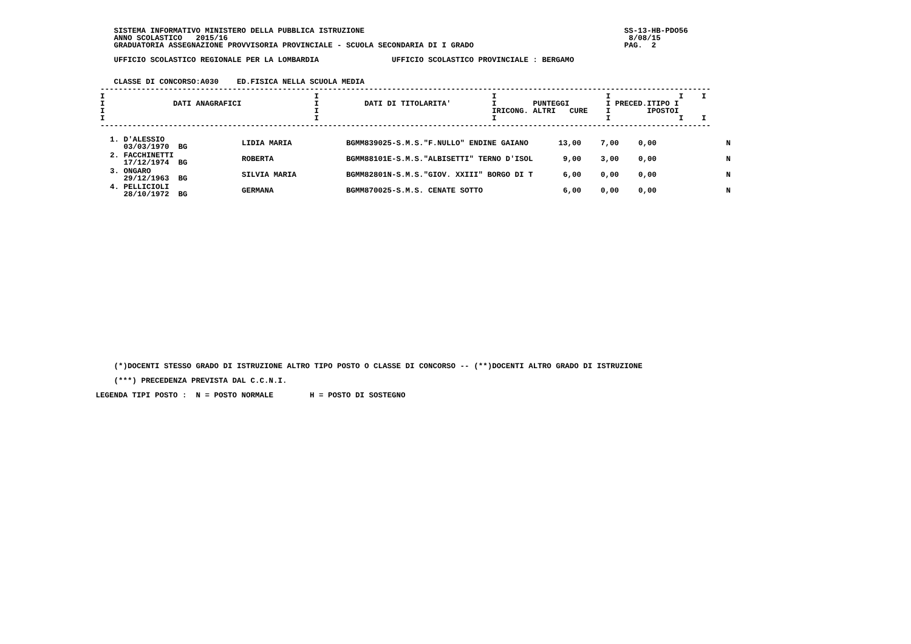SISTEMA INFORMATIVO MINISTERO DELLA PUBBLICA ISTRUZIONE                                                         SS-13-HB-PDO56
   ANNO SCOLASTICO   2015/16                                                                                        8/08/15
   GRADUATORIA ASSEGNAZIONE PROVVISORIA PROVINCIALE - SCUOLA SECONDARIA DI I GRADO                                 PAG.  2

   UFFICIO SCOLASTICO REGIONALE PER LA LOMBARDIA                UFFICIO SCOLASTICO PROVINCIALE : BERGAMO


   CLASSE DI CONCORSO:A030    ED.FISICA NELLA SCUOLA MEDIA
--------------------------------------------------------------------------------------------------------------------------------------
I                                              I                                      I                        I               I    I
I               DATI ANAGRAFICI                I          DATI DI TITOLARITA'         I        PUNTEGGI        I PRECED.ITIPO I
I                                              I                                      IRICONG. ALTRI   CURE    I        IPOSTOI
I                                              I                                      I                        I               I    I
--------------------------------------------------------------------------------------------------------------------------------------
| 1. D'ALESSIO 03/03/1970 BG | LIDIA MARIA | BGMM839025-S.M.S."F.NULLO" ENDINE GAIANO | 13,00 | 7,00 | 0,00 | N |
| 2. FACCHINETTI 17/12/1974 BG | ROBERTA | BGMM88101E-S.M.S."ALBISETTI" TERNO D'ISOL | 9,00 | 3,00 | 0,00 | N |
| 3. ONGARO 29/12/1963 BG | SILVIA MARIA | BGMM82801N-S.M.S."GIOV. XXIII" BORGO DI T | 6,00 | 0,00 | 0,00 | N |
| 4. PELLICIOLI 28/10/1972 BG | GERMANA | BGMM870025-S.M.S. CENATE SOTTO | 6,00 | 0,00 | 0,00 | N |
                         (*)DOCENTI STESSO GRADO DI ISTRUZIONE ALTRO TIPO POSTO O CLASSE DI CONCORSO -- (**)DOCENTI ALTRO GRADO DI ISTRUZIONE

                         (***) PRECEDENZA PREVISTA DAL C.C.N.I.

                     LEGENDA TIPI POSTO :  N = POSTO NORMALE        H = POSTO DI SOSTEGNO